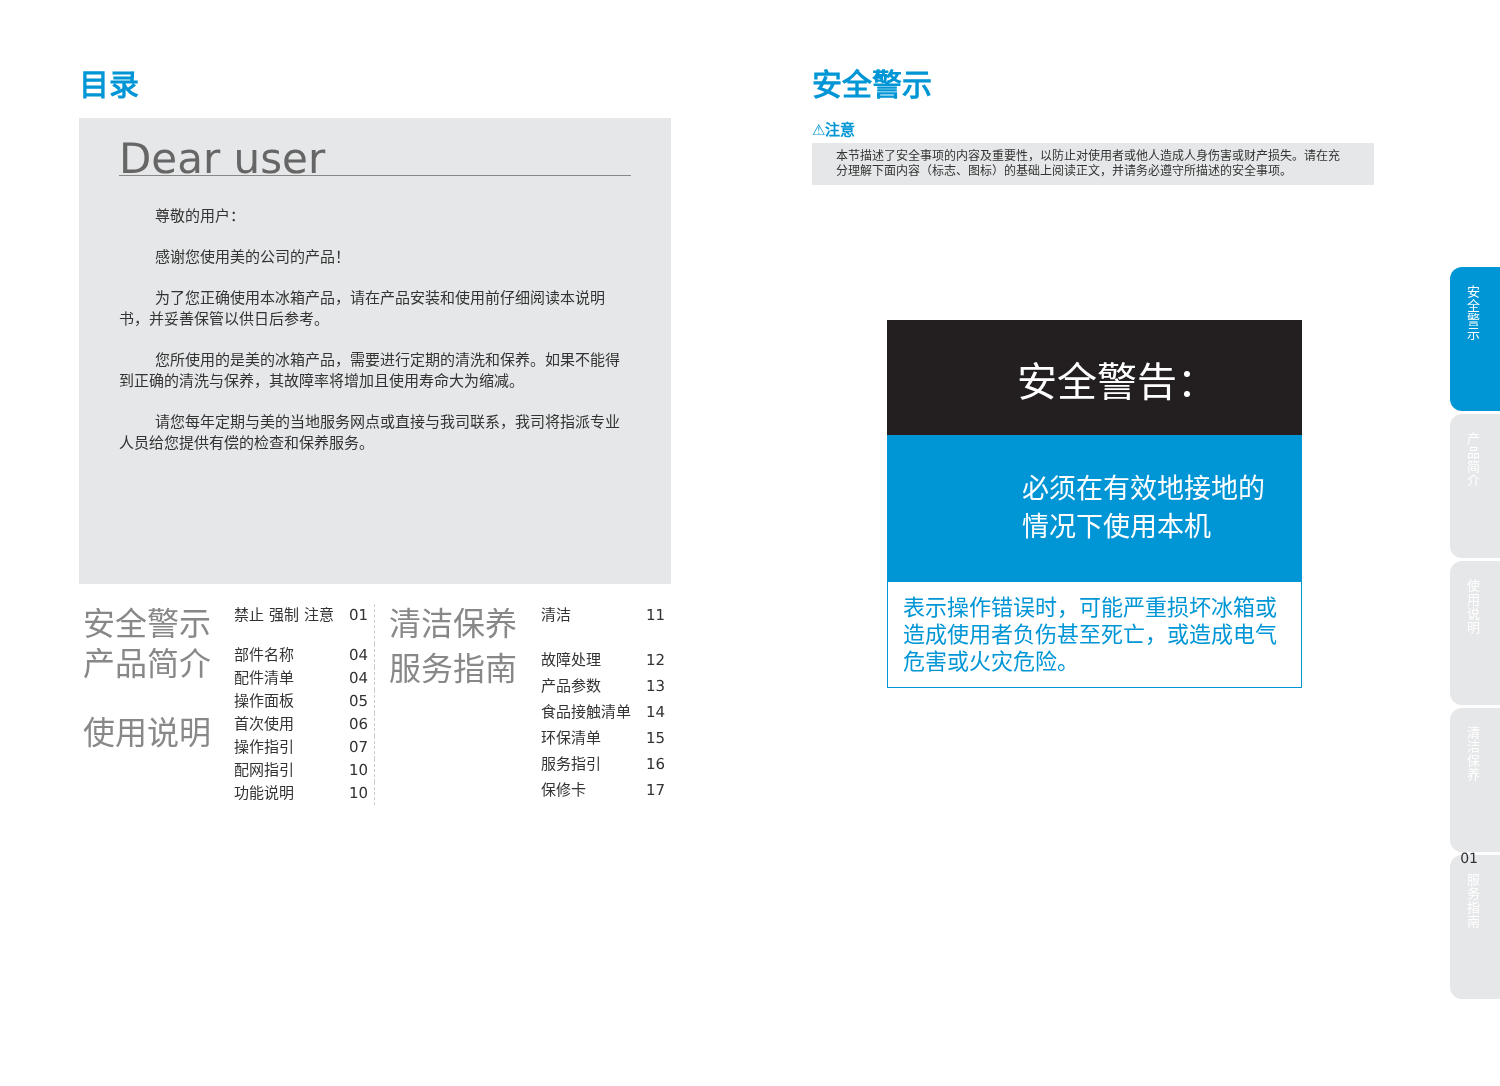目录
Dear user
尊敬的用户：
感谢您使用美的公司的产品！
为了您正确使用本冰箱产品，请在产品安装和使用前仔细阅读本说明书，并妥善保管以供日后参考。
您所使用的是美的冰箱产品，需要进行定期的清洗和保养。如果不能得到正确的清洗与保养，其故障率将增加且使用寿命大为缩减。
请您每年定期与美的当地服务网点或直接与我司联系，我司将指派专业人员给您提供有偿的检查和保养服务。
| 安全警示 | 禁止 强制 注意 | 01 |
| 产品简介 | 部件名称 | 04 |
| | 配件清单 | 04 |
| | 操作面板 | 05 |
| 使用说明 | 首次使用 | 06 |
| | 操作指引 | 07 |
| | 配网指引 | 10 |
| | 功能说明 | 10 |
| 清洁保养 | 清洁 | 11 |
| 服务指南 | 故障处理 | 12 |
| | 产品参数 | 13 |
| | 食品接触清单 | 14 |
| | 环保清单 | 15 |
| | 服务指引 | 16 |
| | 保修卡 | 17 |
安全警示
⚠注意
本节描述了安全事项的内容及重要性，以防止对使用者或他人造成人身伤害或财产损失。请在充分理解下面内容（标志、图标）的基础上阅读正文，并请务必遵守所描述的安全事项。
安全警告：
必须在有效地接地的
情况下使用本机
表示操作错误时，可能严重损坏冰箱或造成使用者负伤甚至死亡，或造成电气危害或火灾危险。
安全警示
产品简介
使用说明
清洁保养
服务指南
01